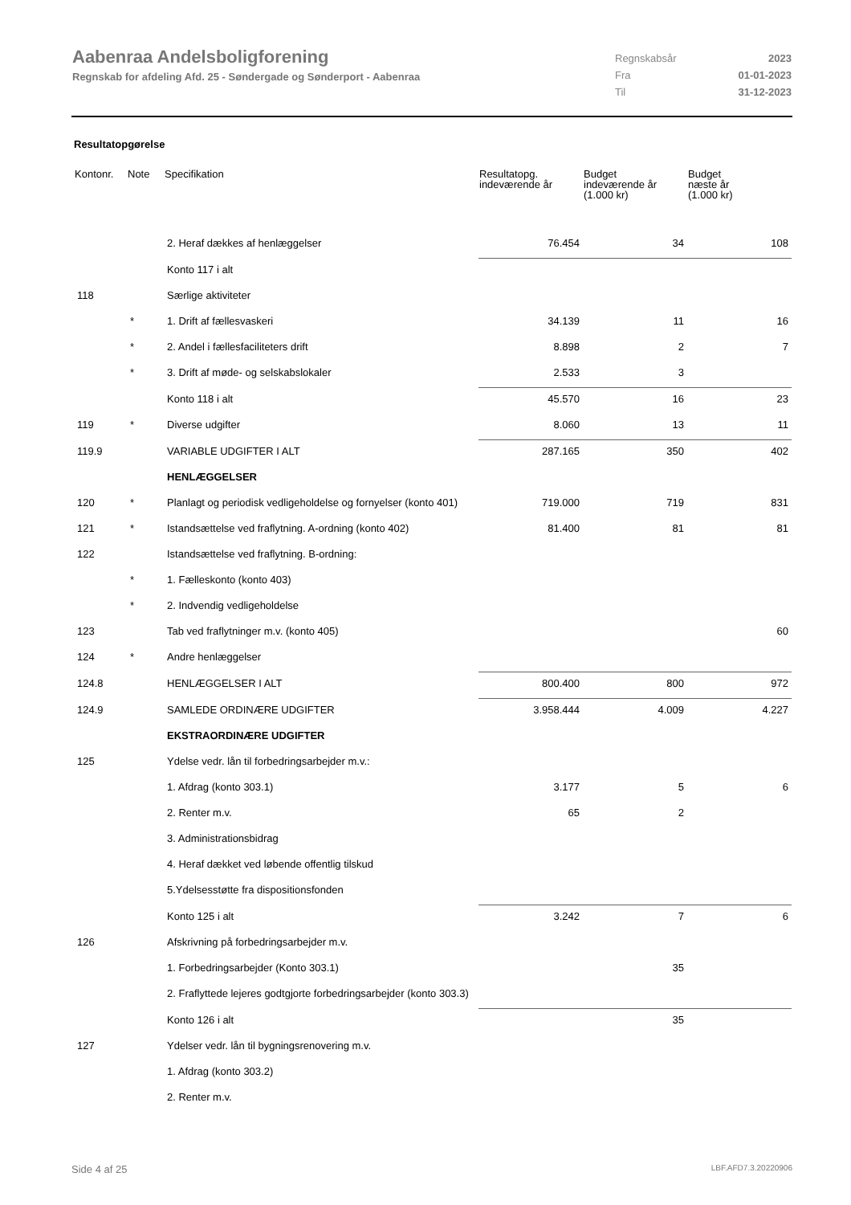Aabenraa Andelsboligforening
Regnskab for afdeling Afd. 25 - Søndergade og Sønderport - Aabenraa
| Regnskabsår | 2023 |
| Fra | 01-01-2023 |
| Til | 31-12-2023 |
Resultatopgørelse
| Kontonr. | Note | Specifikation | Resultatopg. indeværende år | Budget indeværende år (1.000 kr) | Budget næste år (1.000 kr) |
| --- | --- | --- | --- | --- | --- |
| | | 2. Heraf dækkes af henlæggelser | 76.454 | 34 | 108 |
| | | Konto 117 i alt | | | |
| 118 | | Særlige aktiviteter | | | |
| | * | 1. Drift af fællesvaskeri | 34.139 | 11 | 16 |
| | * | 2. Andel i fællesfaciliteters drift | 8.898 | 2 | 7 |
| | * | 3. Drift af møde- og selskabslokaler | 2.533 | 3 | |
| | | Konto 118 i alt | 45.570 | 16 | 23 |
| 119 | * | Diverse udgifter | 8.060 | 13 | 11 |
| 119.9 | | VARIABLE UDGIFTER I ALT | 287.165 | 350 | 402 |
| | | HENLÆGGELSER | | | |
| 120 | * | Planlagt og periodisk vedligeholdelse og fornyelser (konto 401) | 719.000 | 719 | 831 |
| 121 | * | Istandsættelse ved fraflytning. A-ordning (konto 402) | 81.400 | 81 | 81 |
| 122 | | Istandsættelse ved fraflytning. B-ordning: | | | |
| | * | 1. Fælleskonto (konto 403) | | | |
| | * | 2. Indvendig vedligeholdelse | | | |
| 123 | | Tab ved fraflytninger m.v. (konto 405) | | | 60 |
| 124 | * | Andre henlæggelser | | | |
| 124.8 | | HENLÆGGELSER I ALT | 800.400 | 800 | 972 |
| 124.9 | | SAMLEDE ORDINÆRE UDGIFTER | 3.958.444 | 4.009 | 4.227 |
| | | EKSTRAORDINÆRE UDGIFTER | | | |
| 125 | | Ydelse vedr. lån til forbedringsarbejder m.v.: | | | |
| | | 1. Afdrag (konto 303.1) | 3.177 | 5 | 6 |
| | | 2. Renter m.v. | 65 | 2 | |
| | | 3. Administrationsbidrag | | | |
| | | 4. Heraf dækket ved løbende offentlig tilskud | | | |
| | | 5.Ydelsesstøtte fra dispositionsfonden | | | |
| | | Konto 125 i alt | 3.242 | 7 | 6 |
| 126 | | Afskrivning på forbedringsarbejder m.v. | | | |
| | | 1. Forbedringsarbejder (Konto 303.1) | | 35 | |
| | | 2. Fraflyttede lejeres godtgjorte forbedringsarbejder (konto 303.3) | | | |
| | | Konto 126 i alt | | 35 | |
| 127 | | Ydelser vedr. lån til bygningsrenovering m.v. | | | |
| | | 1. Afdrag (konto 303.2) | | | |
| | | 2. Renter m.v. | | | |
Side 4 af 25 LBF.AFD7.3.20220906